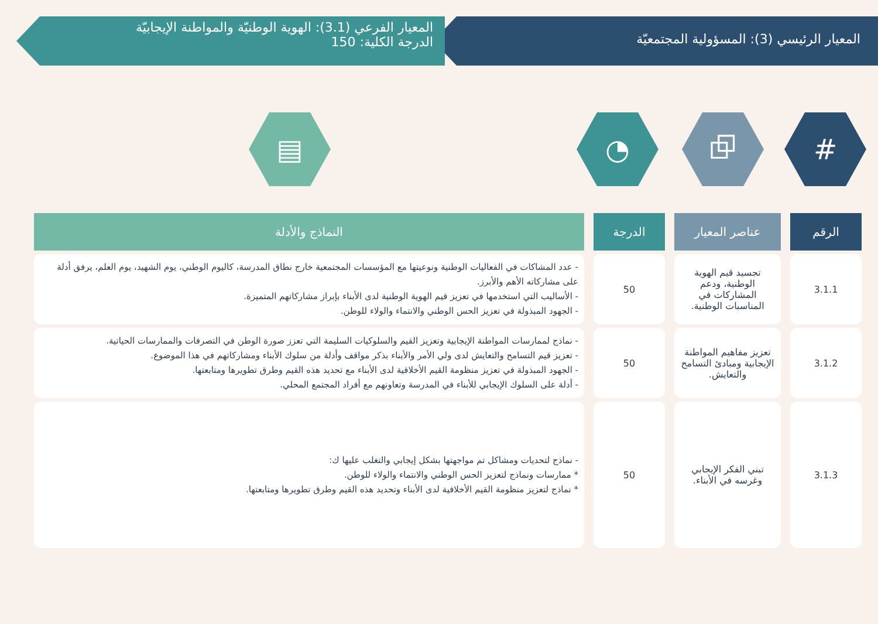المعيار الرئيسي (3): المسؤولية المجتمعيّة
المعيار الفرعي (3.1): الهوية الوطنيّة والمواطنة الإيجابيّة
الدرجة الكلية: 150
# ⧉ ◔ ▤
| الرقم | عناصر المعيار | الدرجة | النماذج والأدلة |
| --- | --- | --- | --- |
| 3.1.1 | تجسيد قيم الهوية الوطنية، ودعم المشاركات في المناسبات الوطنية. | 50 | - عدد المشاكات في الفعاليات الوطنية ونوعيتها مع المؤسسات المجتمعية خارج نطاق المدرسة، كاليوم الوطني، يوم الشهيد، يوم العلم، يرفق أدلة على مشاركاته الأهم والأبرز. - الأساليب التي استخدمها في تعزيز قيم الهوية الوطنية لدى الأبناء بإبراز مشاركاتهم المتميزة. - الجهود المبذولة في تعزيز الحس الوطني والانتماء والولاء للوطن. |
| 3.1.2 | تعزيز مفاهيم المواطنة الإيجابية ومبادئ التسامح والتعايش. | 50 | - نماذج لممارسات المواطنة الإيجابية وتعزيز القيم والسلوكيات السليمة التي تعزز صورة الوطن في التصرفات والممارسات الحياتية. - تعزيز قيم التسامح والتعايش لدى ولي الأمر والأبناء بذكر مواقف وأدلة من سلوك الأبناء ومشاركاتهم في هذا الموضوع. - الجهود المبذولة في تعزيز منظومة القيم الأخلاقية لدى الأبناء مع تحديد هذه القيم وطرق تطويرها ومتابعتها. - أدلة على السلوك الإيجابي للأبناء في المدرسة وتعاونهم مع أفراد المجتمع المحلي. |
| 3.1.3 | تبني الفكر الإيجابي وغرسه في الأبناء. | 50 | - نماذج لتحديات ومشاكل تم مواجهتها بشكل إيجابي والتغلب عليها ك: * ممارسات ونماذج لتعزيز الحس الوطني والانتماء والولاء للوطن. * نماذج لتعزيز منظومة القيم الأخلاقية لدى الأبناء وتحديد هذه القيم وطرق تطويرها ومتابعتها. |